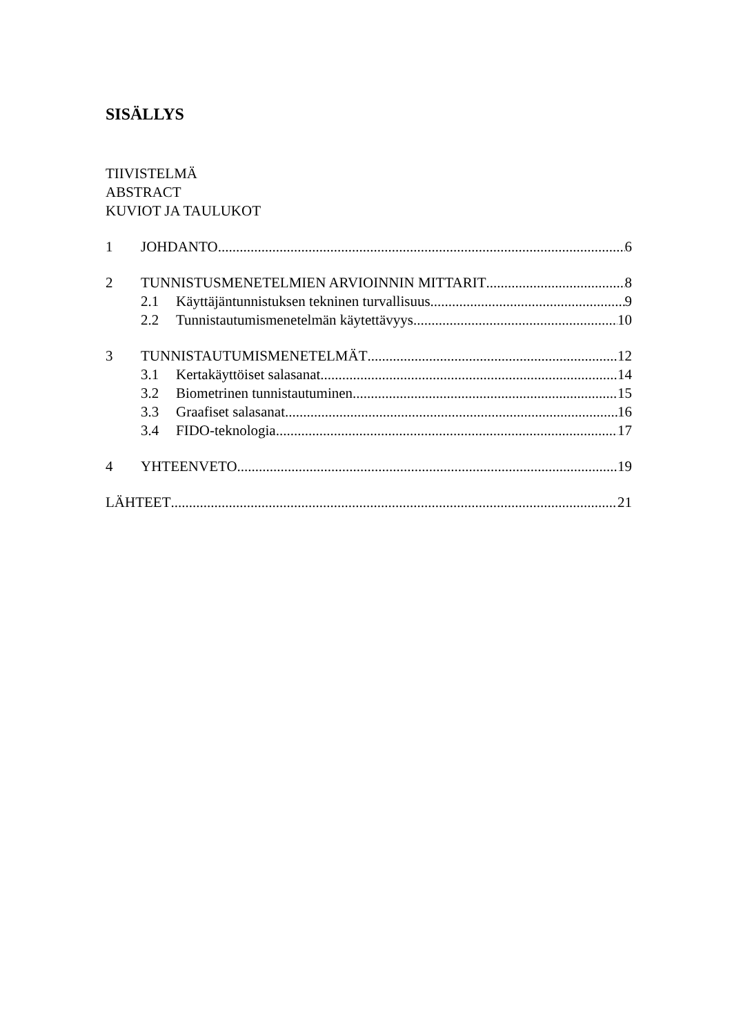SISÄLLYS
TIIVISTELMÄ
ABSTRACT
KUVIOT JA TAULUKOT
1 JOHDANTO 6
2 TUNNISTUSMENETELMIEN ARVIOINNIN MITTARIT 8
2.1 Käyttäjäntunnistuksen tekninen turvallisuus 9
2.2 Tunnistautumismenetelmän käytettävyys 10
3 TUNNISTAUTUMISMENETELMÄT 12
3.1 Kertakäyttöiset salasanat 14
3.2 Biometrinen tunnistautuminen 15
3.3 Graafiset salasanat 16
3.4 FIDO-teknologia 17
4 YHTEENVETO 19
LÄHTEET 21